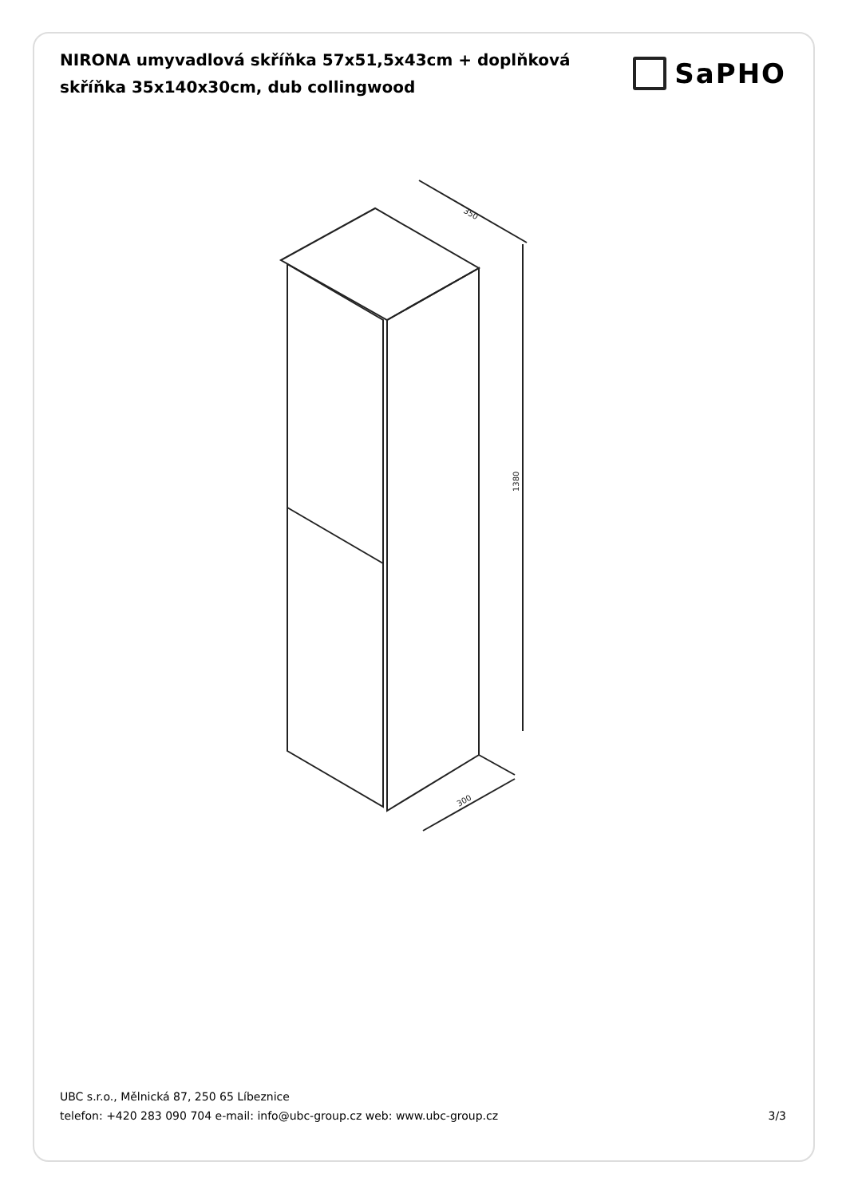NIRONA umyvadlová skříňka 57x51,5x43cm + doplňková skříňka 35x140x30cm, dub collingwood
SaPHO
350
1380
300
UBC s.r.o., Mělnická 87, 250 65 Líbeznice
telefon: +420 283 090 704 e-mail: info@ubc-group.cz web: www.ubc-group.cz 3/3